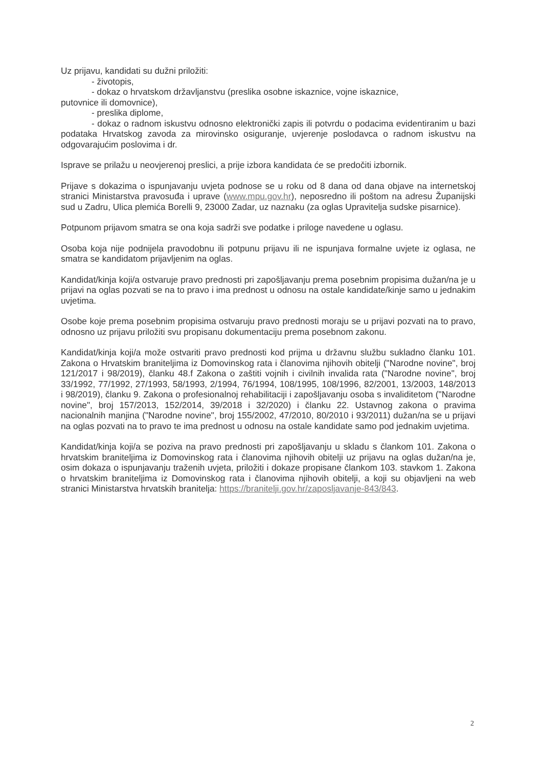Uz prijavu, kandidati su dužni priložiti:
- životopis,
- dokaz o hrvatskom državljanstvu (preslika osobne iskaznice, vojne iskaznice,
putovnice ili domovnice),
- preslika diplome,
- dokaz o radnom iskustvu odnosno elektronički zapis ili potvrdu o podacima evidentiranim u bazi podataka Hrvatskog zavoda za mirovinsko osiguranje, uvjerenje poslodavca o radnom iskustvu na odgovarajućim poslovima i dr.
Isprave se prilažu u neovjerenoj preslici, a prije izbora kandidata će se predočiti izbornik.
Prijave s dokazima o ispunjavanju uvjeta podnose se u roku od 8 dana od dana objave na internetskoj stranici Ministarstva pravosuđa i uprave (www.mpu.gov.hr), neposredno ili poštom na adresu Županijski sud u Zadru, Ulica plemića Borelli 9, 23000 Zadar, uz naznaku (za oglas Upravitelja sudske pisarnice).
Potpunom prijavom smatra se ona koja sadrži sve podatke i priloge navedene u oglasu.
Osoba koja nije podnijela pravodobnu ili potpunu prijavu ili ne ispunjava formalne uvjete iz oglasa, ne smatra se kandidatom prijavljenim na oglas.
Kandidat/kinja koji/a ostvaruje pravo prednosti pri zapošljavanju prema posebnim propisima dužan/na je u prijavi na oglas pozvati se na to pravo i ima prednost u odnosu na ostale kandidate/kinje samo u jednakim uvjetima.
Osobe koje prema posebnim propisima ostvaruju pravo prednosti moraju se u prijavi pozvati na to pravo, odnosno uz prijavu priložiti svu propisanu dokumentaciju prema posebnom zakonu.
Kandidat/kinja koji/a može ostvariti pravo prednosti kod prijma u državnu službu sukladno članku 101. Zakona o Hrvatskim braniteljima iz Domovinskog rata i članovima njihovih obitelji ("Narodne novine", broj 121/2017 i 98/2019), članku 48.f Zakona o zaštiti vojnih i civilnih invalida rata ("Narodne novine", broj 33/1992, 77/1992, 27/1993, 58/1993, 2/1994, 76/1994, 108/1995, 108/1996, 82/2001, 13/2003, 148/2013 i 98/2019), članku 9. Zakona o profesionalnoj rehabilitaciji i zapošljavanju osoba s invaliditetom ("Narodne novine", broj 157/2013, 152/2014, 39/2018 i 32/2020) i članku 22. Ustavnog zakona o pravima nacionalnih manjina ("Narodne novine", broj 155/2002, 47/2010, 80/2010 i 93/2011) dužan/na se u prijavi na oglas pozvati na to pravo te ima prednost u odnosu na ostale kandidate samo pod jednakim uvjetima.
Kandidat/kinja koji/a se poziva na pravo prednosti pri zapošljavanju u skladu s člankom 101. Zakona o hrvatskim braniteljima iz Domovinskog rata i članovima njihovih obitelji uz prijavu na oglas dužan/na je, osim dokaza o ispunjavanju traženih uvjeta, priložiti i dokaze propisane člankom 103. stavkom 1. Zakona o hrvatskim braniteljima iz Domovinskog rata i članovima njihovih obitelji, a koji su objavljeni na web stranici Ministarstva hrvatskih branitelja: https://branitelji.gov.hr/zaposljavanje-843/843.
2